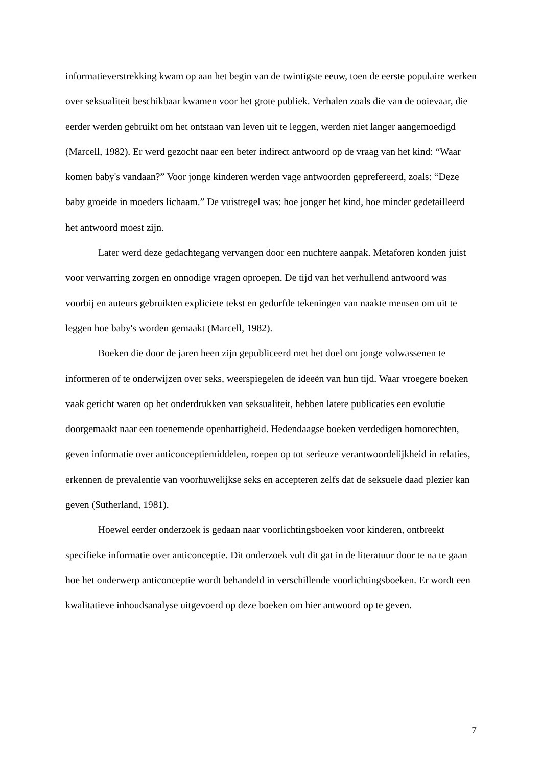informatieverstrekking kwam op aan het begin van de twintigste eeuw, toen de eerste populaire werken over seksualiteit beschikbaar kwamen voor het grote publiek. Verhalen zoals die van de ooievaar, die eerder werden gebruikt om het ontstaan van leven uit te leggen, werden niet langer aangemoedigd (Marcell, 1982). Er werd gezocht naar een beter indirect antwoord op de vraag van het kind: “Waar komen baby's vandaan?” Voor jonge kinderen werden vage antwoorden geprefereerd, zoals: “Deze baby groeide in moeders lichaam.” De vuistregel was: hoe jonger het kind, hoe minder gedetailleerd het antwoord moest zijn.
Later werd deze gedachtegang vervangen door een nuchtere aanpak. Metaforen konden juist voor verwarring zorgen en onnodige vragen oproepen. De tijd van het verhullend antwoord was voorbij en auteurs gebruikten expliciete tekst en gedurfde tekeningen van naakte mensen om uit te leggen hoe baby's worden gemaakt (Marcell, 1982).
Boeken die door de jaren heen zijn gepubliceerd met het doel om jonge volwassenen te informeren of te onderwijzen over seks, weerspiegelen de ideeën van hun tijd. Waar vroegere boeken vaak gericht waren op het onderdrukken van seksualiteit, hebben latere publicaties een evolutie doorgemaakt naar een toenemende openhartigheid. Hedendaagse boeken verdedigen homorechten, geven informatie over anticonceptiemiddelen, roepen op tot serieuze verantwoordelijkheid in relaties, erkennen de prevalentie van voorhuwelijkse seks en accepteren zelfs dat de seksuele daad plezier kan geven (Sutherland, 1981).
Hoewel eerder onderzoek is gedaan naar voorlichtingsboeken voor kinderen, ontbreekt specifieke informatie over anticonceptie. Dit onderzoek vult dit gat in de literatuur door te na te gaan hoe het onderwerp anticonceptie wordt behandeld in verschillende voorlichtingsboeken. Er wordt een kwalitatieve inhoudsanalyse uitgevoerd op deze boeken om hier antwoord op te geven.
7